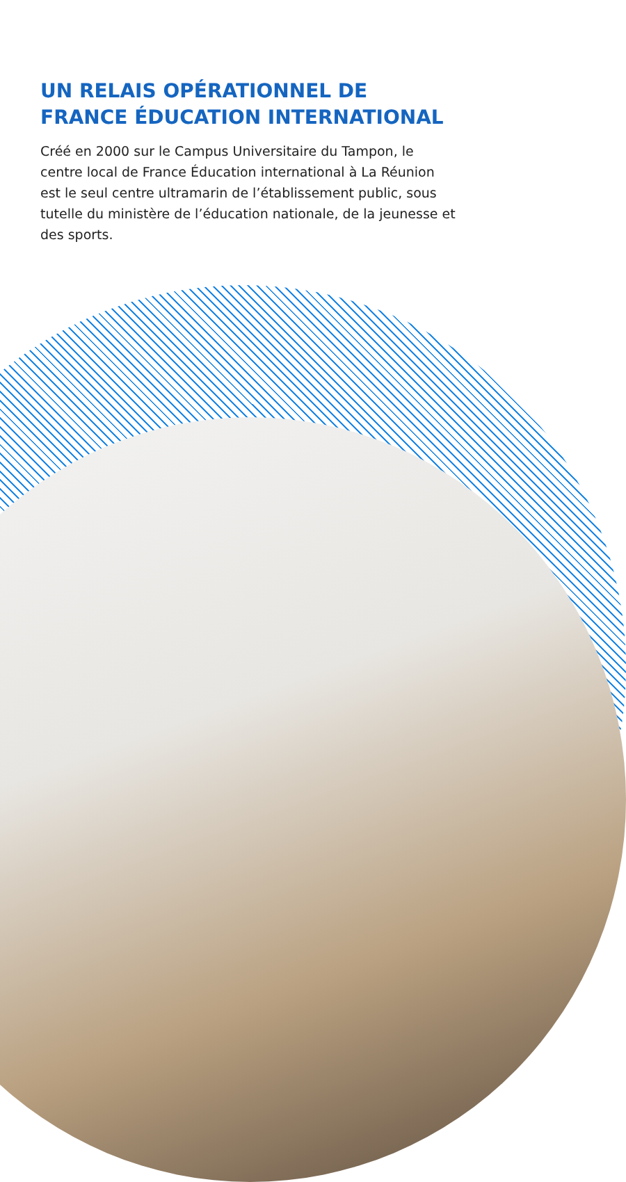UN RELAIS OPÉRATIONNEL DE FRANCE ÉDUCATION INTERNATIONAL
Créé en 2000 sur le Campus Universitaire du Tampon, le centre local de France Éducation international à La Réunion est le seul centre ultramarin de l’établissement public, sous tutelle du ministère de l’éducation nationale, de la jeunesse et des sports.